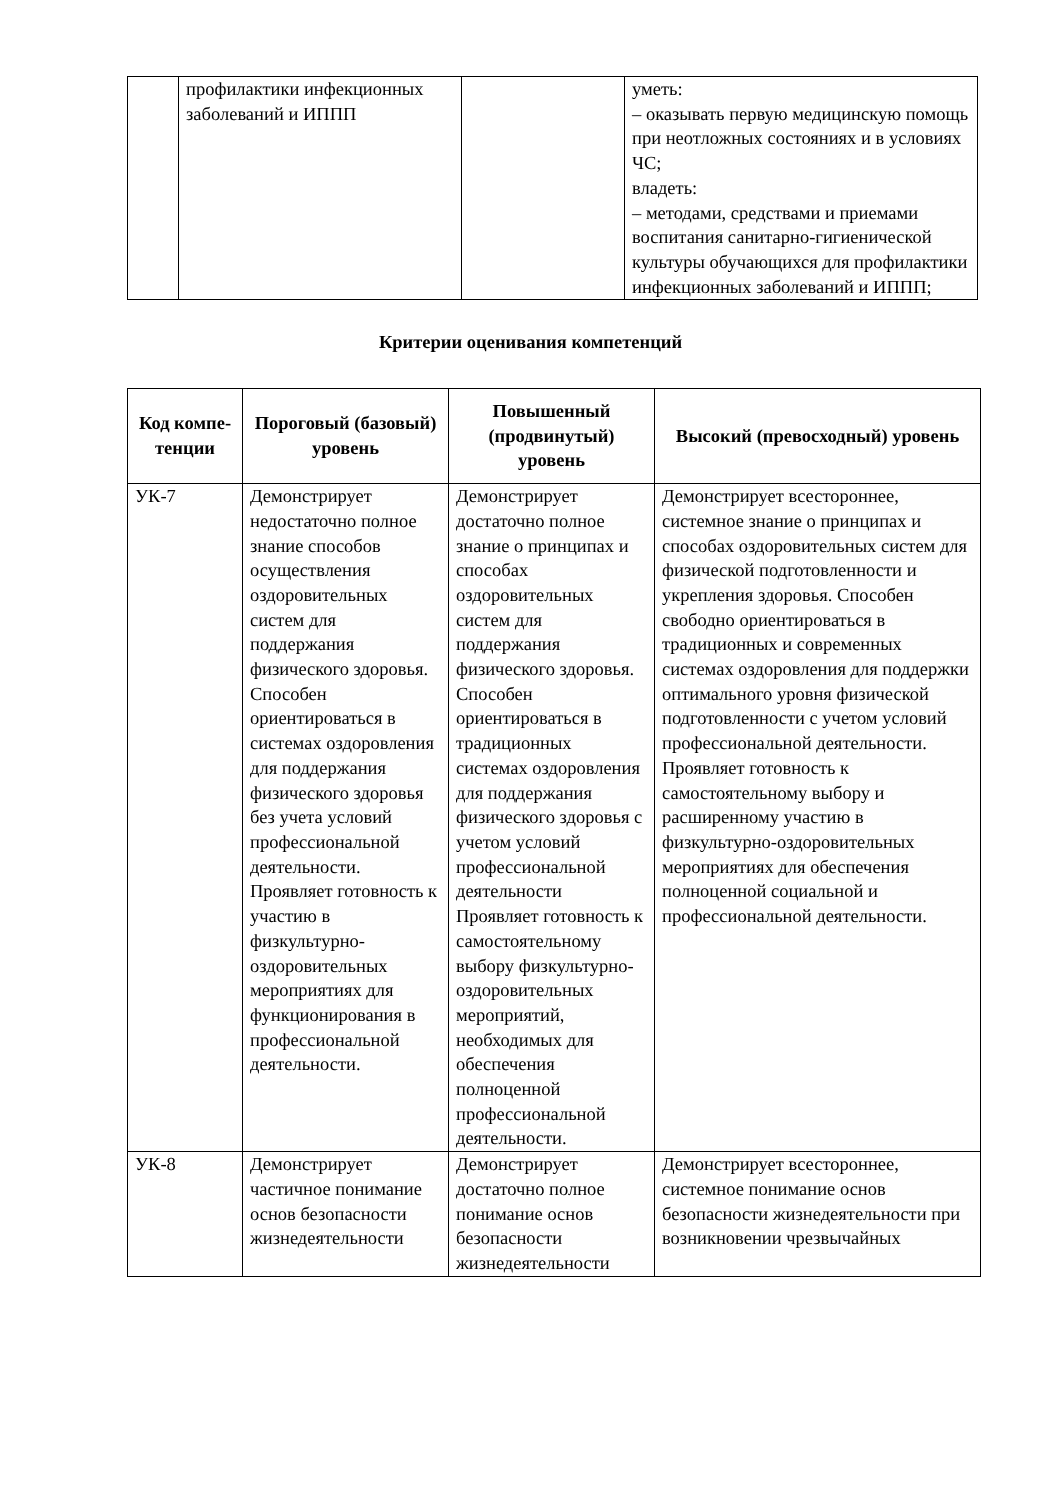| | профилактики инфекционных заболеваний и ИППП | | уметь: – оказывать первую медицинскую помощь при неотложных состояниях и в условиях ЧС; владеть: – методами, средствами и приемами воспитания санитарно-гигиенической культуры обучающихся для профилактики инфекционных заболеваний и ИППП; |
Критерии оценивания компетенций
| Код компе-тенции | Пороговый (базовый) уровень | Повышенный (продвинутый) уровень | Высокий (превосходный) уровень |
| --- | --- | --- | --- |
| УК-7 | Демонстрирует недостаточно полное знание способов осуществления оздоровительных систем для поддержания физического здоровья. Способен ориентироваться в системах оздоровления для поддержания физического здоровья без учета условий профессиональной деятельности. Проявляет готовность к участию в физкультурно-оздоровительных мероприятиях для функционирования в профессиональной деятельности. | Демонстрирует достаточно полное знание о принципах и способах оздоровительных систем для поддержания физического здоровья. Способен ориентироваться в традиционных системах оздоровления для поддержания физического здоровья с учетом условий профессиональной деятельности Проявляет готовность к самостоятельному выбору физкультурно-оздоровительных мероприятий, необходимых для обеспечения полноценной профессиональной деятельности. | Демонстрирует всестороннее, системное знание о принципах и способах оздоровительных систем для физической подготовленности и укрепления здоровья. Способен свободно ориентироваться в традиционных и современных системах оздоровления для поддержки оптимального уровня физической подготовленности с учетом условий профессиональной деятельности. Проявляет готовность к самостоятельному выбору и расширенному участию в физкультурно-оздоровительных мероприятиях для обеспечения полноценной социальной и профессиональной деятельности. |
| УК-8 | Демонстрирует частичное понимание основ безопасности жизнедеятельности | Демонстрирует достаточно полное понимание основ безопасности жизнедеятельности | Демонстрирует всестороннее, системное понимание основ безопасности жизнедеятельности при возникновении чрезвычайных |